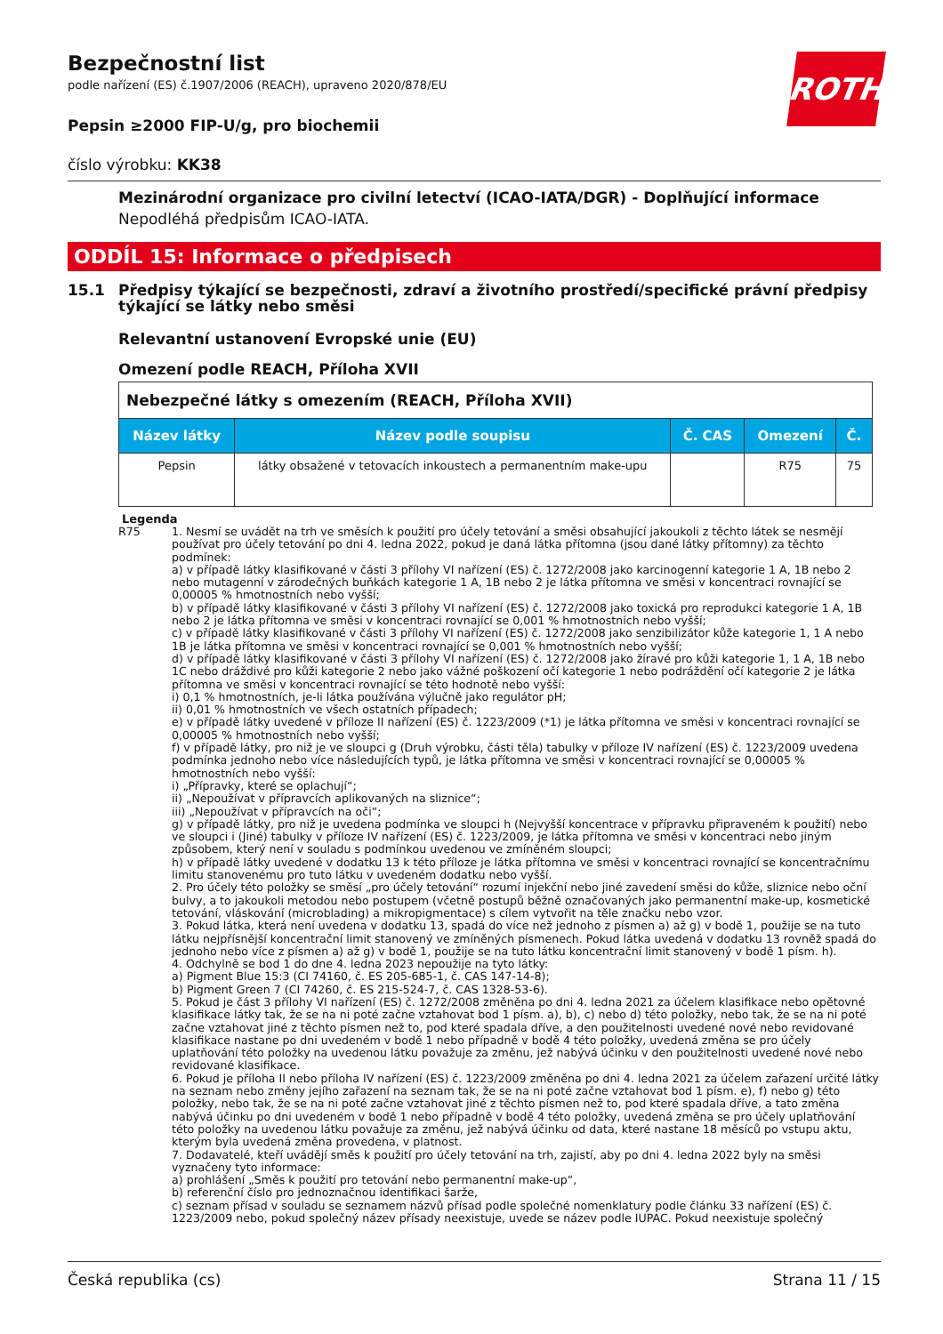ROTH
Bezpečnostní list
podle nařízení (ES) č.1907/2006 (REACH), upraveno 2020/878/EU
Pepsin ≥2000 FIP-U/g, pro biochemii
číslo výrobku: KK38
Mezinárodní organizace pro civilní letectví (ICAO-IATA/DGR) - Doplňující informace
Nepodléhá předpisům ICAO-IATA.
ODDÍL 15: Informace o předpisech
15.1 Předpisy týkající se bezpečnosti, zdraví a životního prostředí/specifické právní předpisy týkající se látky nebo směsi
Relevantní ustanovení Evropské unie (EU)
Omezení podle REACH, Příloha XVII
| Nebezpečné látky s omezením (REACH, Příloha XVII) | | | | |
| --- | --- | --- | --- | --- |
| Název látky | Název podle soupisu | Č. CAS | Omezení | Č. |
| Pepsin | látky obsažené v tetovacích inkoustech a permanentním make-upu | | R75 | 75 |
Legenda
R75 1. Nesmí se uvádět na trh ve směsích k použití pro účely tetování a směsi obsahující jakoukoli z těchto látek se nesmějí používat pro účely tetování po dni 4. ledna 2022, pokud je daná látka přítomna (jsou dané látky přítomny) za těchto podmínek:
a) v případě látky klasifikované v části 3 přílohy VI nařízení (ES) č. 1272/2008 jako karcinogenní kategorie 1 A, 1B nebo 2 nebo mutagenní v zárodečných buňkách kategorie 1 A, 1B nebo 2 je látka přítomna ve směsi v koncentraci rovnající se 0,00005 % hmotnostních nebo vyšší;
b) v případě látky klasifikované v části 3 přílohy VI nařízení (ES) č. 1272/2008 jako toxická pro reprodukci kategorie 1 A, 1B nebo 2 je látka přítomna ve směsi v koncentraci rovnající se 0,001 % hmotnostních nebo vyšší;
c) v případě látky klasifikované v části 3 přílohy VI nařízení (ES) č. 1272/2008 jako senzibilizátor kůže kategorie 1, 1 A nebo 1B je látka přítomna ve směsi v koncentraci rovnající se 0,001 % hmotnostních nebo vyšší;
d) v případě látky klasifikované v části 3 přílohy VI nařízení (ES) č. 1272/2008 jako žíravé pro kůži kategorie 1, 1 A, 1B nebo 1C nebo dráždivé pro kůži kategorie 2 nebo jako vážné poškození očí kategorie 1 nebo podráždění očí kategorie 2 je látka přítomna ve směsi v koncentraci rovnající se této hodnotě nebo vyšší:
i) 0,1 % hmotnostních, je-li látka používána výlučně jako regulátor pH;
ii) 0,01 % hmotnostních ve všech ostatních případech;
e) v případě látky uvedené v příloze II nařízení (ES) č. 1223/2009 (*1) je látka přítomna ve směsi v koncentraci rovnající se 0,00005 % hmotnostních nebo vyšší;
f) v případě látky, pro niž je ve sloupci g (Druh výrobku, části těla) tabulky v příloze IV nařízení (ES) č. 1223/2009 uvedena podmínka jednoho nebo více následujících typů, je látka přítomna ve směsi v koncentraci rovnající se 0,00005 % hmotnostních nebo vyšší:
i) „Přípravky, které se oplachují“;
ii) „Nepoužívat v přípravcích aplikovaných na sliznice“;
iii) „Nepoužívat v přípravcích na oči“;
g) v případě látky, pro niž je uvedena podmínka ve sloupci h (Nejvyšší koncentrace v přípravku připraveném k použití) nebo ve sloupci i (Jiné) tabulky v příloze IV nařízení (ES) č. 1223/2009, je látka přítomna ve směsi v koncentraci nebo jiným způsobem, který není v souladu s podmínkou uvedenou ve zmíněném sloupci;
h) v případě látky uvedené v dodatku 13 k této příloze je látka přítomna ve směsi v koncentraci rovnající se koncentračnímu limitu stanovenému pro tuto látku v uvedeném dodatku nebo vyšší.
2. Pro účely této položky se směsí „pro účely tetování“ rozumí injekční nebo jiné zavedení směsi do kůže, sliznice nebo oční bulvy, a to jakoukoli metodou nebo postupem (včetně postupů běžně označovaných jako permanentní make-up, kosmetické tetování, vláskování (microblading) a mikropigmentace) s cílem vytvořit na těle značku nebo vzor.
3. Pokud látka, která není uvedena v dodatku 13, spadá do více než jednoho z písmen a) až g) v bodě 1, použije se na tuto látku nejpřísnější koncentrační limit stanovený ve zmíněných písmenech. Pokud látka uvedená v dodatku 13 rovněž spadá do jednoho nebo více z písmen a) až g) v bodě 1, použije se na tuto látku koncentrační limit stanovený v bodě 1 písm. h).
4. Odchylně se bod 1 do dne 4. ledna 2023 nepoužije na tyto látky:
a) Pigment Blue 15:3 (CI 74160, č. ES 205-685-1, č. CAS 147-14-8);
b) Pigment Green 7 (CI 74260, č. ES 215-524-7, č. CAS 1328-53-6).
5. Pokud je část 3 přílohy VI nařízení (ES) č. 1272/2008 změněna po dni 4. ledna 2021 za účelem klasifikace nebo opětovné klasifikace látky tak, že se na ni poté začne vztahovat bod 1 písm. a), b), c) nebo d) této položky, nebo tak, že se na ni poté začne vztahovat jiné z těchto písmen než to, pod které spadala dříve, a den použitelnosti uvedené nové nebo revidované klasifikace nastane po dni uvedeném v bodě 1 nebo případně v bodě 4 této položky, uvedená změna se pro účely uplatňování této položky na uvedenou látku považuje za změnu, jež nabývá účinku v den použitelnosti uvedené nové nebo revidované klasifikace.
6. Pokud je příloha II nebo příloha IV nařízení (ES) č. 1223/2009 změněna po dni 4. ledna 2021 za účelem zařazení určité látky na seznam nebo změny jejího zařazení na seznam tak, že se na ni poté začne vztahovat bod 1 písm. e), f) nebo g) této položky, nebo tak, že se na ni poté začne vztahovat jiné z těchto písmen než to, pod které spadala dříve, a tato změna nabývá účinku po dni uvedeném v bodě 1 nebo případně v bodě 4 této položky, uvedená změna se pro účely uplatňování této položky na uvedenou látku považuje za změnu, jež nabývá účinku od data, které nastane 18 měsíců po vstupu aktu, kterým byla uvedená změna provedena, v platnost.
7. Dodavatelé, kteří uvádějí směs k použití pro účely tetování na trh, zajistí, aby po dni 4. ledna 2022 byly na směsi vyznačeny tyto informace:
a) prohlášení „Směs k použití pro tetování nebo permanentní make-up“,
b) referenční číslo pro jednoznačnou identifikaci šarže,
c) seznam přísad v souladu se seznamem názvů přísad podle společné nomenklatury podle článku 33 nařízení (ES) č. 1223/2009 nebo, pokud společný název přísady neexistuje, uvede se název podle IUPAC. Pokud neexistuje společný
Česká republika (cs) Strana 11 / 15